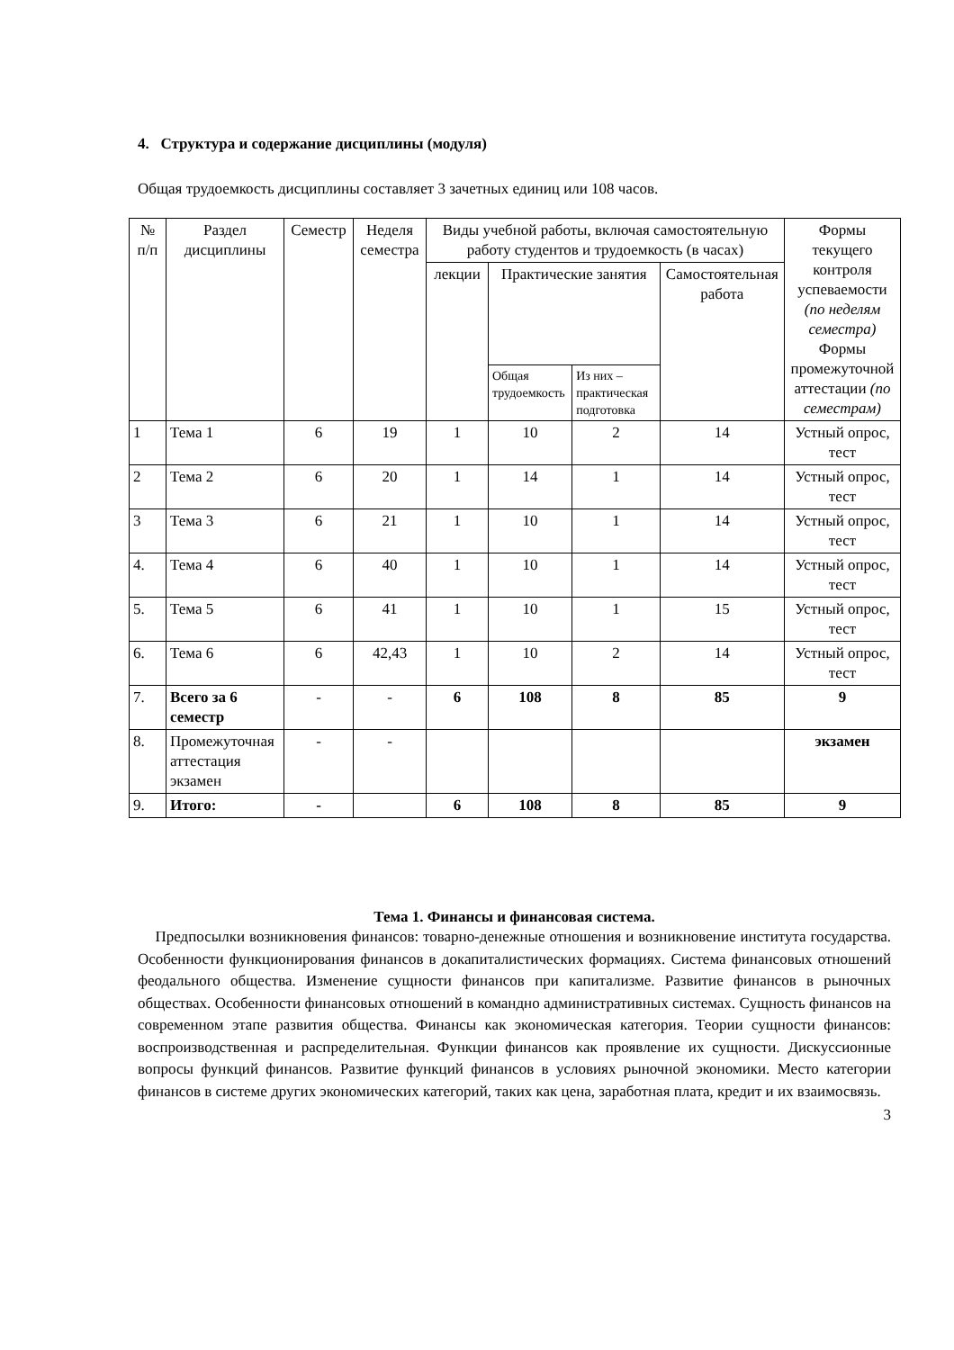4. Структура и содержание дисциплины (модуля)
Общая трудоемкость дисциплины составляет 3 зачетных единиц или 108 часов.
| № п/п | Раздел дисциплины | Семестр | Неделя семестра | Виды учебной работы, включая самостоятельную работу студентов и трудоемкость (в часах) | | | | Формы текущего контроля успеваемости (по неделям семестра) Формы промежуточной аттестации (по семестрам) |
| --- | --- | --- | --- | --- | --- | --- | --- | --- |
| | | | | лекции | Практические занятия | | Самостоятельная работа | |
| | | | | | Общая трудоемкость | Из них – практическая подготовка | | |
| 1 | Тема 1 | 6 | 19 | 1 | 10 | 2 | 14 | Устный опрос, тест |
| 2 | Тема 2 | 6 | 20 | 1 | 14 | 1 | 14 | Устный опрос, тест |
| 3 | Тема 3 | 6 | 21 | 1 | 10 | 1 | 14 | Устный опрос, тест |
| 4. | Тема 4 | 6 | 40 | 1 | 10 | 1 | 14 | Устный опрос, тест |
| 5. | Тема 5 | 6 | 41 | 1 | 10 | 1 | 15 | Устный опрос, тест |
| 6. | Тема 6 | 6 | 42,43 | 1 | 10 | 2 | 14 | Устный опрос, тест |
| 7. | Всего за 6 семестр | - | - | 6 | 108 | 8 | 85 | 9 |
| 8. | Промежуточная аттестация экзамен | - | - | | | | | экзамен |
| 9. | Итого: | - | | 6 | 108 | 8 | 85 | 9 |
Тема 1. Финансы и финансовая система.
Предпосылки возникновения финансов: товарно-денежные отношения и возникновение института государства. Особенности функционирования финансов в докапиталистических формациях. Система финансовых отношений феодального общества. Изменение сущности финансов при капитализме. Развитие финансов в рыночных обществах. Особенности финансовых отношений в командно административных системах. Сущность финансов на современном этапе развития общества. Финансы как экономическая категория. Теории сущности финансов: воспроизводственная и распределительная. Функции финансов как проявление их сущности. Дискуссионные вопросы функций финансов. Развитие функций финансов в условиях рыночной экономики. Место категории финансов в системе других экономических категорий, таких как цена, заработная плата, кредит и их взаимосвязь.
3